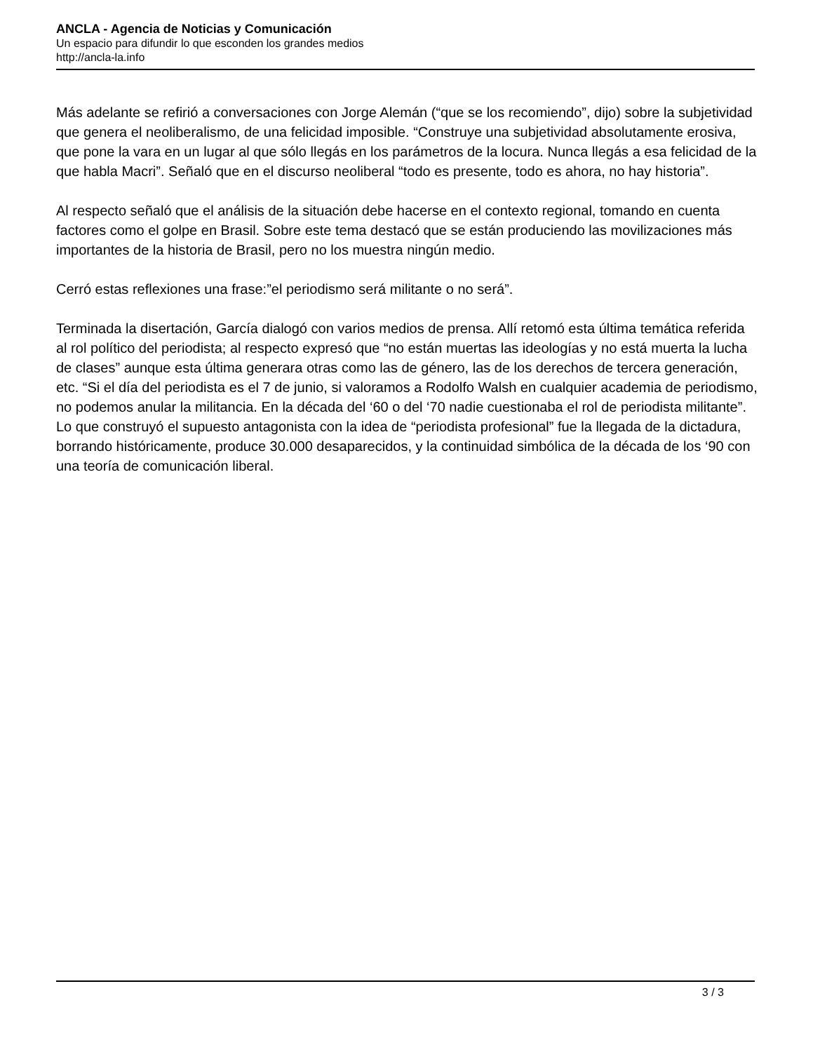ANCLA - Agencia de Noticias y Comunicación
Un espacio para difundir lo que esconden los grandes medios
http://ancla-la.info
Más adelante se refirió a conversaciones con Jorge Alemán (“que se los recomiendo”, dijo) sobre la subjetividad que genera el neoliberalismo, de una felicidad imposible. “Construye una subjetividad absolutamente erosiva, que pone la vara en un lugar al que sólo llegás en los parámetros de la locura. Nunca llegás a esa felicidad de la que habla Macri”. Señaló que en el discurso neoliberal “todo es presente, todo es ahora, no hay historia”.
Al respecto señaló que el análisis de la situación debe hacerse en el contexto regional, tomando en cuenta factores como el golpe en Brasil. Sobre este tema destacó que se están produciendo las movilizaciones más importantes de la historia de Brasil, pero no los muestra ningún medio.
Cerró estas reflexiones una frase:”el periodismo será militante o no será”.
Terminada la disertación, García dialogó con varios medios de prensa. Allí retomó esta última temática referida al rol político del periodista; al respecto expresó que “no están muertas las ideologías y no está muerta la lucha de clases” aunque esta última generara otras como las de género, las de los derechos de tercera generación, etc. “Si el día del periodista es el 7 de junio, si valoramos a Rodolfo Walsh en cualquier academia de periodismo, no podemos anular la militancia. En la década del ‘60 o del ‘70 nadie cuestionaba el rol de periodista militante”. Lo que construyó el supuesto antagonista con la idea de “periodista profesional” fue la llegada de la dictadura, borrando históricamente, produce 30.000 desaparecidos, y la continuidad simbólica de la década de los ‘90 con una teoría de comunicación liberal.
3 / 3